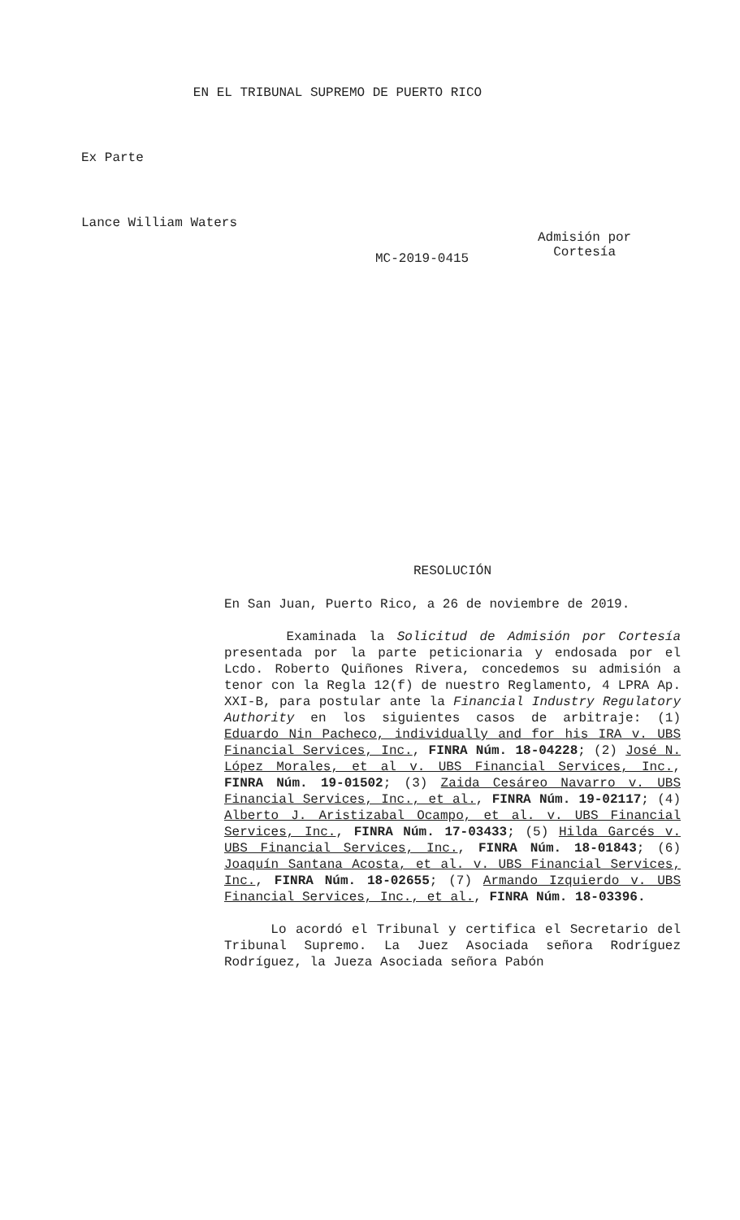EN EL TRIBUNAL SUPREMO DE PUERTO RICO
Ex Parte
Lance William Waters
MC-2019-0415
Admisión por
Cortesía
RESOLUCIÓN
En San Juan, Puerto Rico, a 26 de noviembre de 2019.
Examinada la Solicitud de Admisión por Cortesía presentada por la parte peticionaria y endosada por el Lcdo. Roberto Quiñones Rivera, concedemos su admisión a tenor con la Regla 12(f) de nuestro Reglamento, 4 LPRA Ap. XXI-B, para postular ante la Financial Industry Regulatory Authority en los siguientes casos de arbitraje: (1) Eduardo Nin Pacheco, individually and for his IRA v. UBS Financial Services, Inc., FINRA Núm. 18-04228; (2) José N. López Morales, et al v. UBS Financial Services, Inc., FINRA Núm. 19-01502; (3) Zaida Cesáreo Navarro v. UBS Financial Services, Inc., et al., FINRA Núm. 19-02117; (4) Alberto J. Aristizabal Ocampo, et al. v. UBS Financial Services, Inc., FINRA Núm. 17-03433; (5) Hilda Garcés v. UBS Financial Services, Inc., FINRA Núm. 18-01843; (6) Joaquín Santana Acosta, et al. v. UBS Financial Services, Inc., FINRA Núm. 18-02655; (7) Armando Izquierdo v. UBS Financial Services, Inc., et al., FINRA Núm. 18-03396.
Lo acordó el Tribunal y certifica el Secretario del Tribunal Supremo. La Juez Asociada señora Rodríguez Rodríguez, la Jueza Asociada señora Pabón